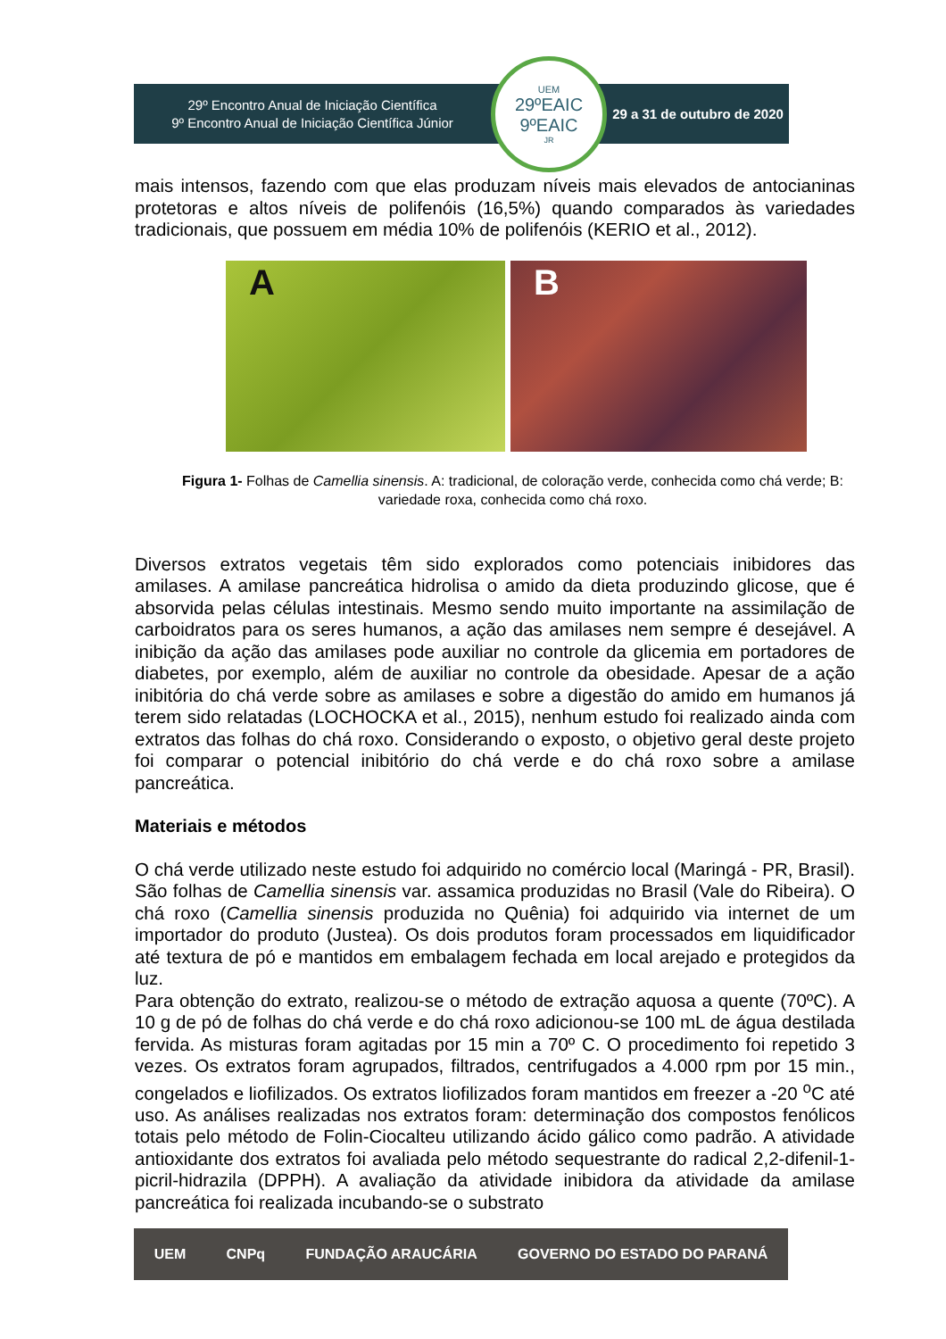29º Encontro Anual de Iniciação Científica
9º Encontro Anual de Iniciação Científica Júnior
UEM
29ºEAIC
9ºEAIC<sub>JR</sub>
29 a 31 de outubro de 2020
mais intensos, fazendo com que elas produzam níveis mais elevados de antocianinas protetoras e altos níveis de polifenóis (16,5%) quando comparados às variedades tradicionais, que possuem em média 10% de polifenóis (KERIO et al., 2012).
A B
Figura 1- Folhas de Camellia sinensis. A: tradicional, de coloração verde, conhecida como chá verde; B: variedade roxa, conhecida como chá roxo.
Diversos extratos vegetais têm sido explorados como potenciais inibidores das amilases. A amilase pancreática hidrolisa o amido da dieta produzindo glicose, que é absorvida pelas células intestinais. Mesmo sendo muito importante na assimilação de carboidratos para os seres humanos, a ação das amilases nem sempre é desejável. A inibição da ação das amilases pode auxiliar no controle da glicemia em portadores de diabetes, por exemplo, além de auxiliar no controle da obesidade. Apesar de a ação inibitória do chá verde sobre as amilases e sobre a digestão do amido em humanos já terem sido relatadas (LOCHOCKA et al., 2015), nenhum estudo foi realizado ainda com extratos das folhas do chá roxo. Considerando o exposto, o objetivo geral deste projeto foi comparar o potencial inibitório do chá verde e do chá roxo sobre a amilase pancreática.
Materiais e métodos
O chá verde utilizado neste estudo foi adquirido no comércio local (Maringá - PR, Brasil). São folhas de Camellia sinensis var. assamica produzidas no Brasil (Vale do Ribeira). O chá roxo (Camellia sinensis produzida no Quênia) foi adquirido via internet de um importador do produto (Justea). Os dois produtos foram processados em liquidificador até textura de pó e mantidos em embalagem fechada em local arejado e protegidos da luz.
Para obtenção do extrato, realizou-se o método de extração aquosa a quente (70ºC). A 10 g de pó de folhas do chá verde e do chá roxo adicionou-se 100 mL de água destilada fervida. As misturas foram agitadas por 15 min a 70º C. O procedimento foi repetido 3 vezes. Os extratos foram agrupados, filtrados, centrifugados a 4.000 rpm por 15 min., congelados e liofilizados. Os extratos liofilizados foram mantidos em freezer a -20 <sup>o</sup>C até uso. As análises realizadas nos extratos foram: determinação dos compostos fenólicos totais pelo método de Folin-Ciocalteu utilizando ácido gálico como padrão. A atividade antioxidante dos extratos foi avaliada pelo método sequestrante do radical 2,2-difenil-1-picril-hidrazila (DPPH). A avaliação da atividade inibidora da atividade da amilase pancreática foi realizada incubando-se o substrato
UEM CNPq FUNDAÇÃO ARAUCÁRIA GOVERNO DO ESTADO DO PARANÁ